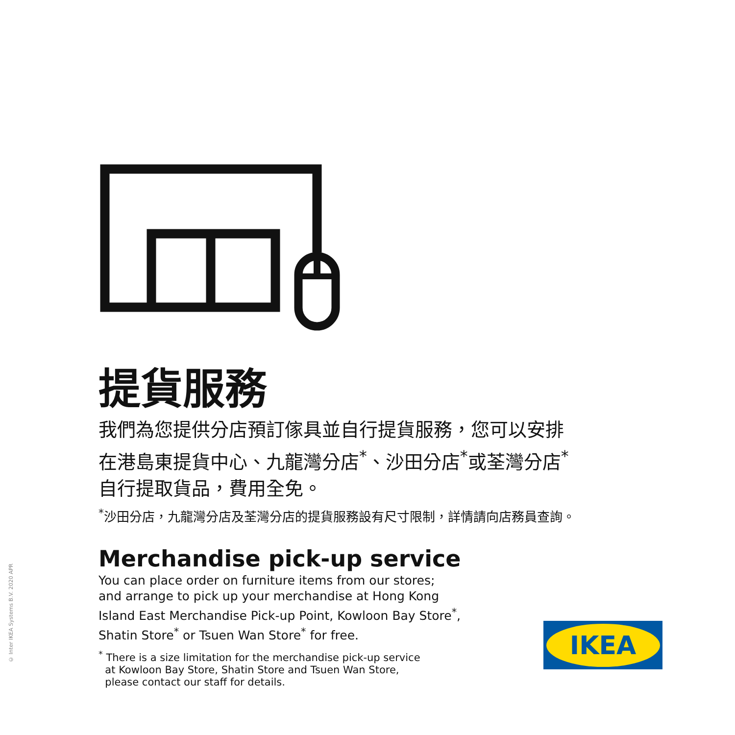提貨服務
我們為您提供分店預訂傢具並自行提貨服務，您可以安排
在港島東提貨中心、九龍灣分店<sup>*</sup>、沙田分店<sup>*</sup>或荃灣分店<sup>*</sup>
自行提取貨品，費用全免。
<sup>*</sup> 沙田分店，九龍灣分店及荃灣分店的提貨服務設有尺寸限制，詳情請向店務員查詢。
Merchandise pick-up service
You can place order on furniture items from our stores;
and arrange to pick up your merchandise at Hong Kong
Island East Merchandise Pick-up Point, Kowloon Bay Store<sup>*</sup>,
Shatin Store<sup>*</sup> or Tsuen Wan Store<sup>*</sup> for free.
<sup>*</sup> There is a size limitation for the merchandise pick-up service
at Kowloon Bay Store, Shatin Store and Tsuen Wan Store,
please contact our staff for details.
© Inter IKEA Systems B.V. 2020 APR
IKEA